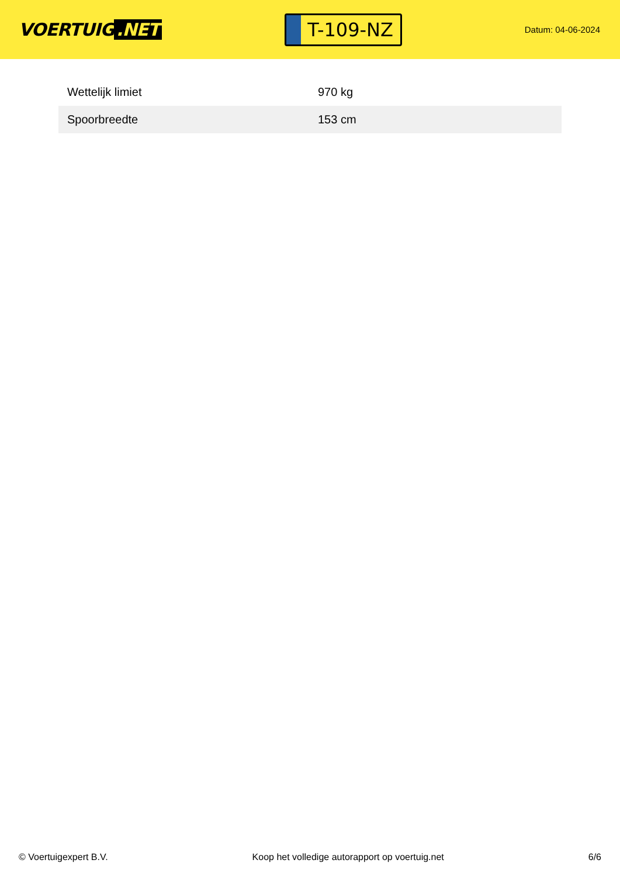VOERTUIG.NET
T-109-NZ
Datum: 04-06-2024
| Wettelijk limiet | 970 kg |
| Spoorbreedte | 153 cm |
© Voertuigexpert B.V. Koop het volledige autorapport op voertuig.net 6/6